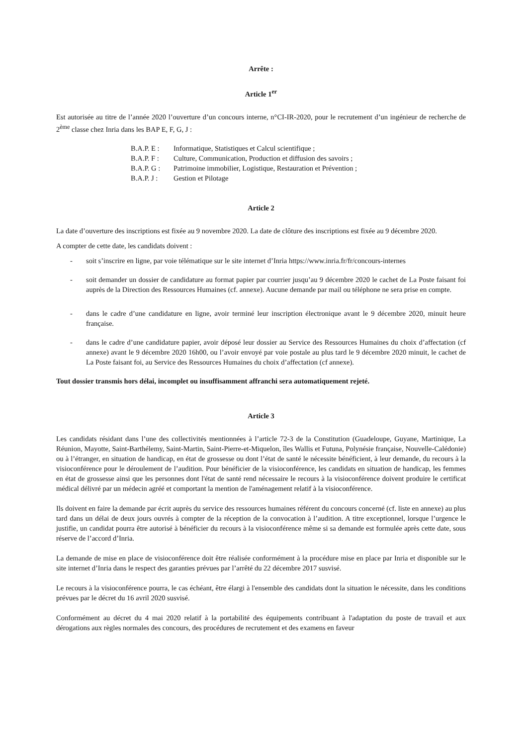Arrête :
Article 1<sup>er</sup>
Est autorisée au titre de l’année 2020 l’ouverture d’un concours interne, n°CI-IR-2020, pour le recrutement d’un ingénieur de recherche de 2<sup>ème</sup> classe chez Inria dans les BAP E, F, G, J :
B.A.P. E : Informatique, Statistiques et Calcul scientifique ;
B.A.P. F : Culture, Communication, Production et diffusion des savoirs ;
B.A.P. G : Patrimoine immobilier, Logistique, Restauration et Prévention ;
B.A.P. J : Gestion et Pilotage
Article 2
La date d’ouverture des inscriptions est fixée au 9 novembre 2020. La date de clôture des inscriptions est fixée au 9 décembre 2020.
A compter de cette date, les candidats doivent :
- soit s’inscrire en ligne, par voie télématique sur le site internet d’Inria https://www.inria.fr/fr/concours-internes
- soit demander un dossier de candidature au format papier par courrier jusqu’au 9 décembre 2020 le cachet de La Poste faisant foi auprès de la Direction des Ressources Humaines (cf. annexe). Aucune demande par mail ou téléphone ne sera prise en compte.
- dans le cadre d’une candidature en ligne, avoir terminé leur inscription électronique avant le 9 décembre 2020, minuit heure française.
- dans le cadre d’une candidature papier, avoir déposé leur dossier au Service des Ressources Humaines du choix d’affectation (cf annexe) avant le 9 décembre 2020 16h00, ou l’avoir envoyé par voie postale au plus tard le 9 décembre 2020 minuit, le cachet de La Poste faisant foi, au Service des Ressources Humaines du choix d’affectation (cf annexe).
Tout dossier transmis hors délai, incomplet ou insuffisamment affranchi sera automatiquement rejeté.
Article 3
Les candidats résidant dans l’une des collectivités mentionnées à l’article 72-3 de la Constitution (Guadeloupe, Guyane, Martinique, La Réunion, Mayotte, Saint-Barthélemy, Saint-Martin, Saint-Pierre-et-Miquelon, îles Wallis et Futuna, Polynésie française, Nouvelle-Calédonie) ou à l’étranger, en situation de handicap, en état de grossesse ou dont l’état de santé le nécessite bénéficient, à leur demande, du recours à la visioconférence pour le déroulement de l’audition. Pour bénéficier de la visioconférence, les candidats en situation de handicap, les femmes en état de grossesse ainsi que les personnes dont l'état de santé rend nécessaire le recours à la visioconférence doivent produire le certificat médical délivré par un médecin agréé et comportant la mention de l'aménagement relatif à la visioconférence.
Ils doivent en faire la demande par écrit auprès du service des ressources humaines référent du concours concerné (cf. liste en annexe) au plus tard dans un délai de deux jours ouvrés à compter de la réception de la convocation à l’audition. A titre exceptionnel, lorsque l’urgence le justifie, un candidat pourra être autorisé à bénéficier du recours à la visioconférence même si sa demande est formulée après cette date, sous réserve de l’accord d’Inria.
La demande de mise en place de visioconférence doit être réalisée conformément à la procédure mise en place par Inria et disponible sur le site internet d’Inria dans le respect des garanties prévues par l’arrêté du 22 décembre 2017 susvisé.
Le recours à la visioconférence pourra, le cas échéant, être élargi à l'ensemble des candidats dont la situation le nécessite, dans les conditions prévues par le décret du 16 avril 2020 susvisé.
Conformément au décret du 4 mai 2020 relatif à la portabilité des équipements contribuant à l'adaptation du poste de travail et aux dérogations aux règles normales des concours, des procédures de recrutement et des examens en faveur